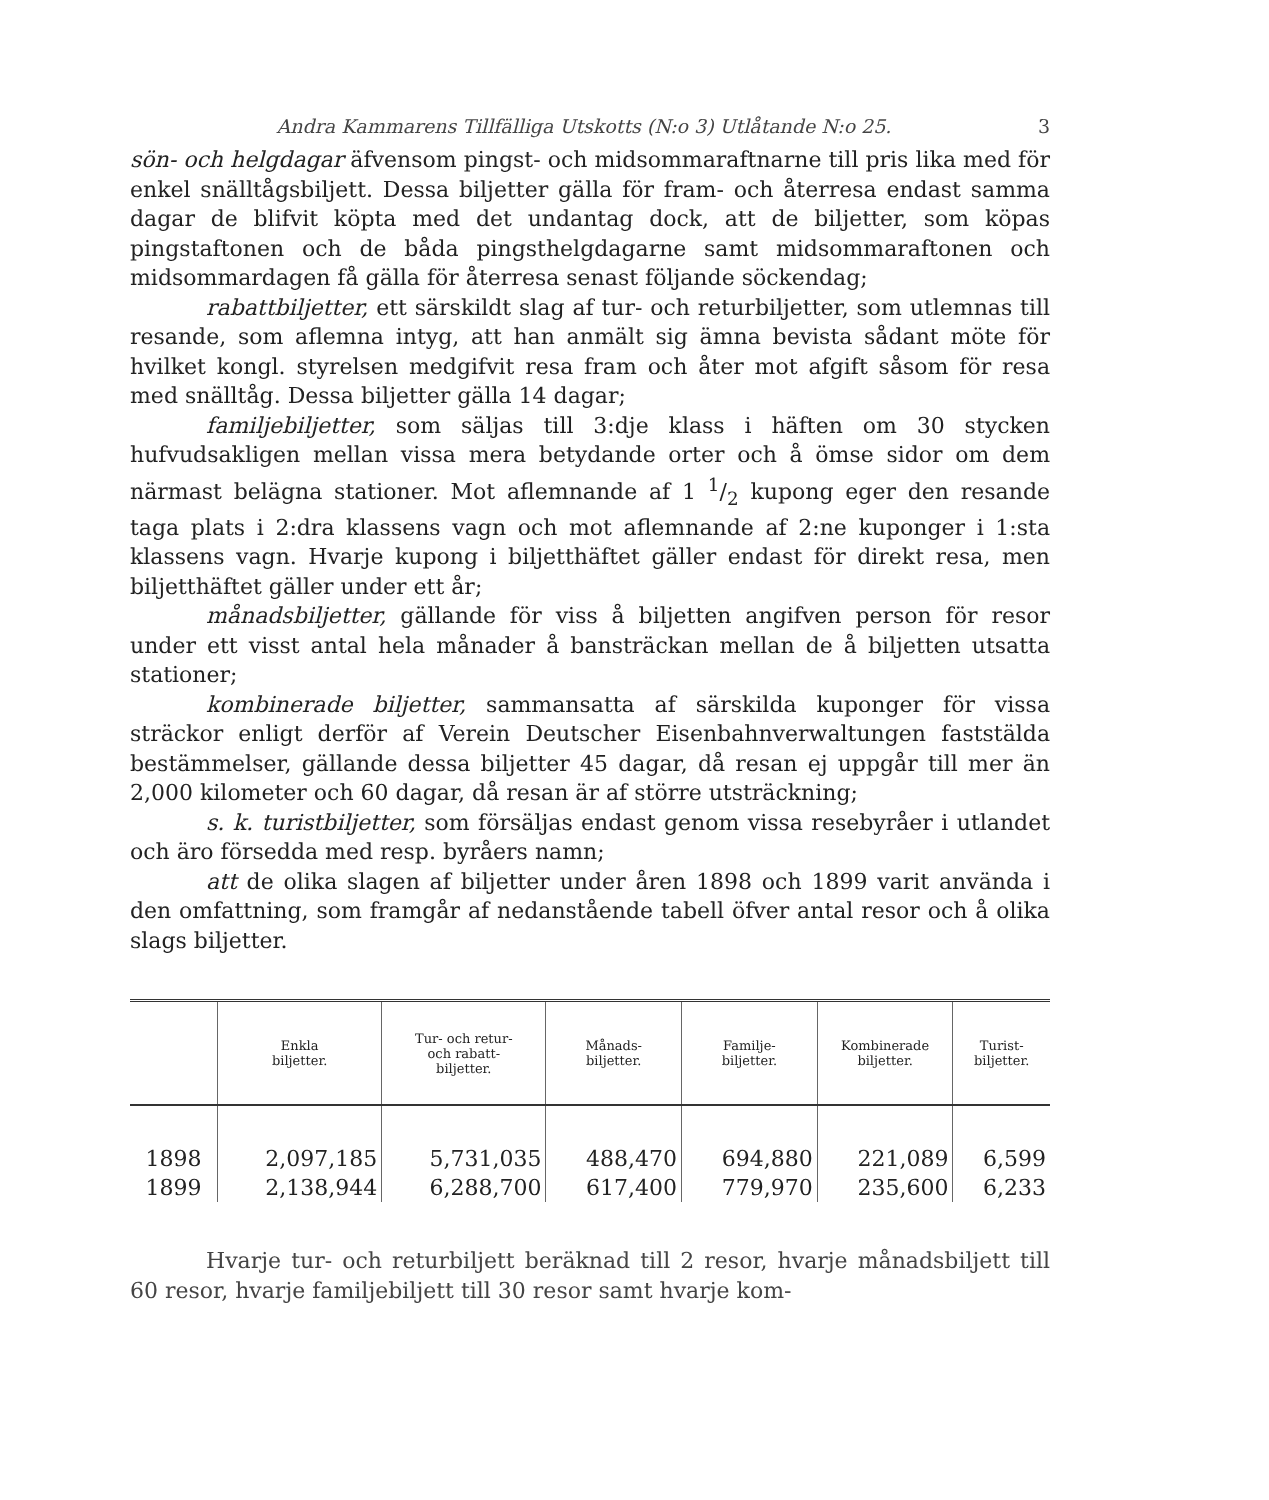Andra Kammarens Tillfälliga Utskotts (N:o 3) Utlåtande N:o 25. 3
sön- och helgdagar äfvensom pingst- och midsommaraftnarne till pris lika med för enkel snälltågsbiljett. Dessa biljetter gälla för fram- och återresa endast samma dagar de blifvit köpta med det undantag dock, att de biljetter, som köpas pingstaftonen och de båda pingsthelgdagarne samt midsommaraftonen och midsommardagen få gälla för återresa senast följande söckendag;
rabattbiljetter, ett särskildt slag af tur- och returbiljetter, som utlemnas till resande, som aflemna intyg, att han anmält sig ämna bevista sådant möte för hvilket kongl. styrelsen medgifvit resa fram och åter mot afgift såsom för resa med snälltåg. Dessa biljetter gälla 14 dagar;
familjebiljetter, som säljas till 3:dje klass i häften om 30 stycken hufvudsakligen mellan vissa mera betydande orter och å ömse sidor om dem närmast belägna stationer. Mot aflemnande af 1 1/2 kupong eger den resande taga plats i 2:dra klassens vagn och mot aflemnande af 2:ne kuponger i 1:sta klassens vagn. Hvarje kupong i biljetthäftet gäller endast för direkt resa, men biljetthäftet gäller under ett år;
månadsbiljetter, gällande för viss å biljetten angifven person för resor under ett visst antal hela månader å bansträckan mellan de å biljetten utsatta stationer;
kombinerade biljetter, sammansatta af särskilda kuponger för vissa sträckor enligt derför af Verein Deutscher Eisenbahnverwaltungen faststälda bestämmelser, gällande dessa biljetter 45 dagar, då resan ej uppgår till mer än 2,000 kilometer och 60 dagar, då resan är af större utsträckning;
s. k. turistbiljetter, som försäljas endast genom vissa resebyråer i utlandet och äro försedda med resp. byråers namn;
att de olika slagen af biljetter under åren 1898 och 1899 varit använda i den omfattning, som framgår af nedanstående tabell öfver antal resor och å olika slags biljetter.
| | Enkla biljetter. | Tur- och retur- och rabatt- biljetter. | Månads- biljetter. | Familje- biljetter. | Kombinerade biljetter. | Turist- biljetter. |
| --- | --- | --- | --- | --- | --- | --- |
| 1898 | 2,097,185 | 5,731,035 | 488,470 | 694,880 | 221,089 | 6,599 |
| 1899 | 2,138,944 | 6,288,700 | 617,400 | 779,970 | 235,600 | 6,233 |
Hvarje tur- och returbiljett beräknad till 2 resor, hvarje månadsbiljett till 60 resor, hvarje familjebiljett till 30 resor samt hvarje kom-